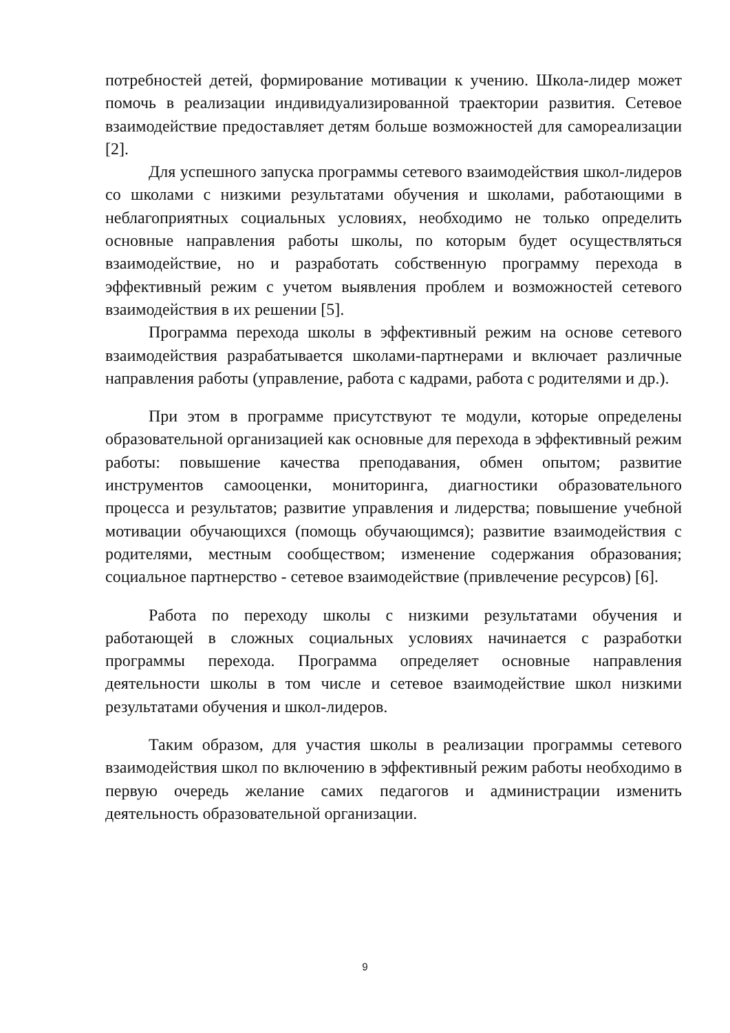потребностей детей, формирование мотивации к учению. Школа-лидер может помочь в реализации индивидуализированной траектории развития. Сетевое взаимодействие предоставляет детям больше возможностей для самореализации [2].
Для успешного запуска программы сетевого взаимодействия школ-лидеров со школами с низкими результатами обучения и школами, работающими в неблагоприятных социальных условиях, необходимо не только определить основные направления работы школы, по которым будет осуществляться взаимодействие, но и разработать собственную программу перехода в эффективный режим с учетом выявления проблем и возможностей сетевого взаимодействия в их решении [5].
Программа перехода школы в эффективный режим на основе сетевого взаимодействия разрабатывается школами-партнерами и включает различные направления работы (управление, работа с кадрами, работа с родителями и др.).
При этом в программе присутствуют те модули, которые определены образовательной организацией как основные для перехода в эффективный режим работы: повышение качества преподавания, обмен опытом; развитие инструментов самооценки, мониторинга, диагностики образовательного процесса и результатов; развитие управления и лидерства; повышение учебной мотивации обучающихся (помощь обучающимся); развитие взаимодействия с родителями, местным сообществом; изменение содержания образования; социальное партнерство - сетевое взаимодействие (привлечение ресурсов) [6].
Работа по переходу школы с низкими результатами обучения и работающей в сложных социальных условиях начинается с разработки программы перехода. Программа определяет основные направления деятельности школы в том числе и сетевое взаимодействие школ низкими результатами обучения и школ-лидеров.
Таким образом, для участия школы в реализации программы сетевого взаимодействия школ по включению в эффективный режим работы необходимо в первую очередь желание самих педагогов и администрации изменить деятельность образовательной организации.
9